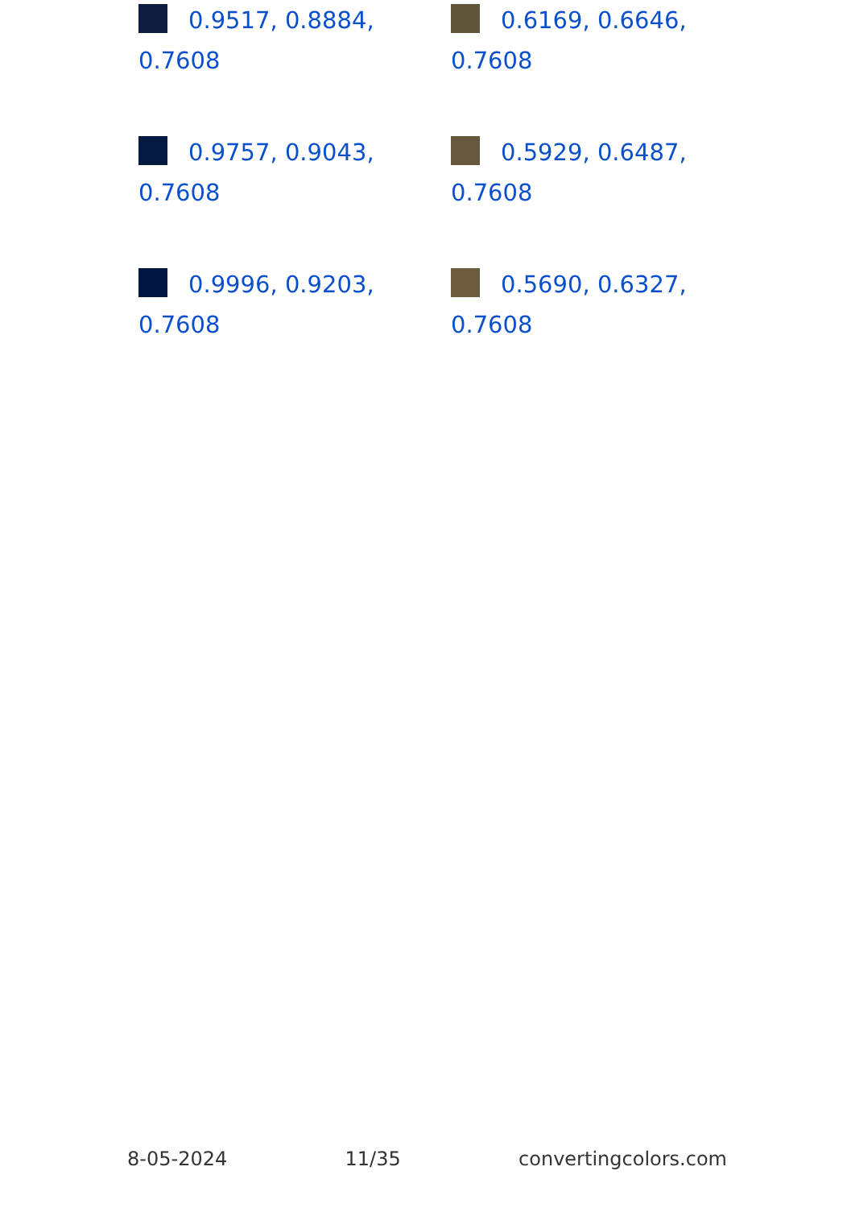0.9517, 0.8884, 0.7608
0.6169, 0.6646, 0.7608
0.9757, 0.9043, 0.7608
0.5929, 0.6487, 0.7608
0.9996, 0.9203, 0.7608
0.5690, 0.6327, 0.7608
8-05-2024 11/35 convertingcolors.com